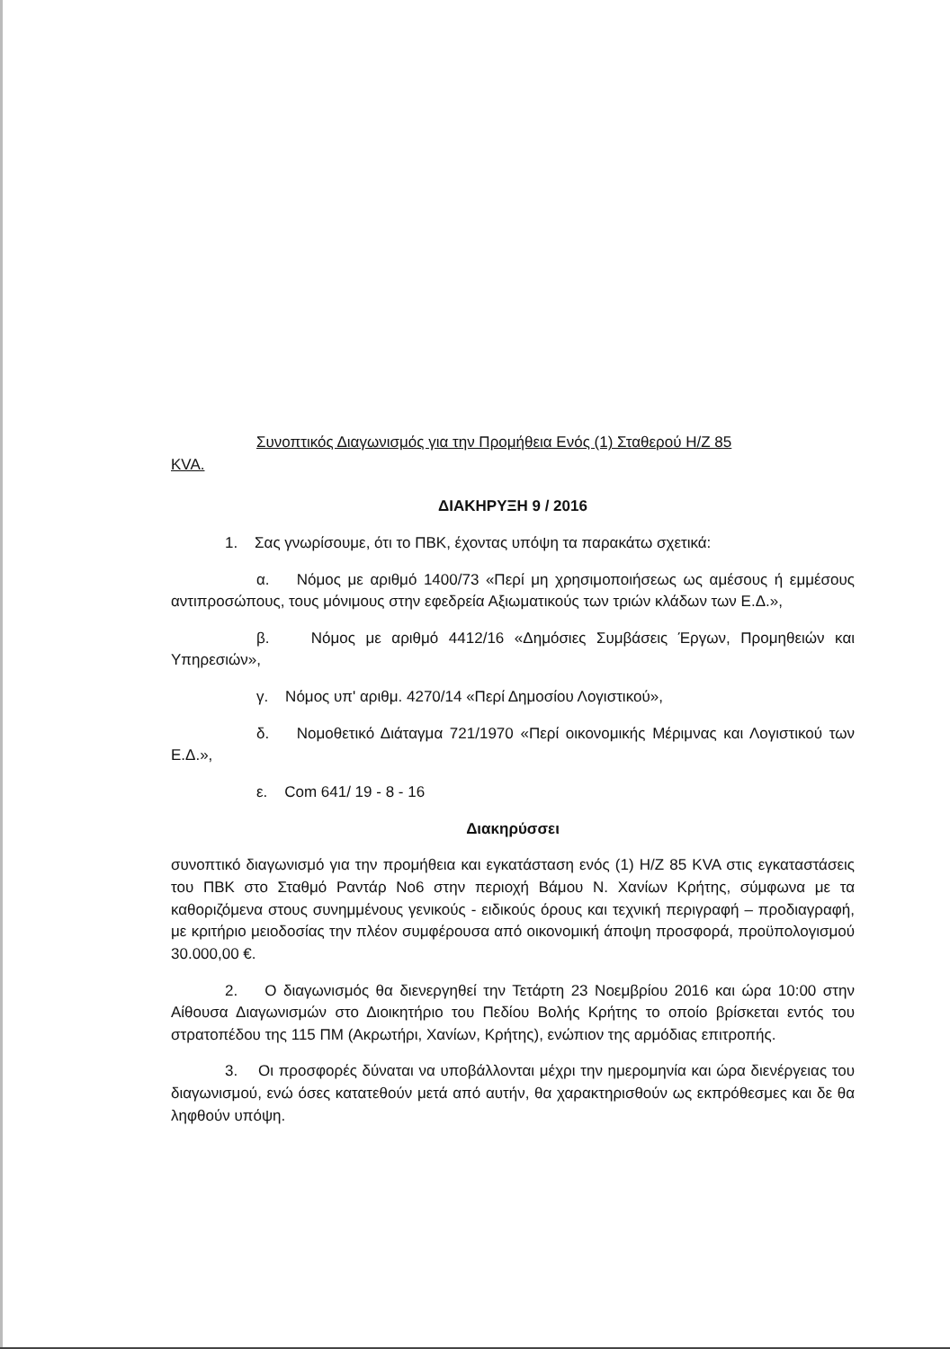Συνοπτικός Διαγωνισμός για την Προμήθεια Ενός (1) Σταθερού Η/Ζ 85
KVA.
ΔΙΑΚΗΡΥΞΗ 9 / 2016
1. Σας γνωρίσουμε, ότι το ΠΒΚ, έχοντας υπόψη τα παρακάτω σχετικά:
α. Νόμος με αριθμό 1400/73 «Περί μη χρησιμοποιήσεως ως αμέσους ή εμμέσους αντιπροσώπους, τους μόνιμους στην εφεδρεία Αξιωματικούς των τριών κλάδων των Ε.Δ.»,
β. Νόμος με αριθμό 4412/16 «Δημόσιες Συμβάσεις Έργων, Προμηθειών και Υπηρεσιών»,
γ. Νόμος υπ' αριθμ. 4270/14 «Περί Δημοσίου Λογιστικού»,
δ. Νομοθετικό Διάταγμα 721/1970 «Περί οικονομικής Μέριμνας και Λογιστικού των Ε.Δ.»,
ε. Com 641/ 19 - 8 - 16
Διακηρύσσει
συνοπτικό διαγωνισμό για την προμήθεια και εγκατάσταση ενός (1) Η/Ζ 85 KVA στις εγκαταστάσεις του ΠΒΚ στο Σταθμό Ραντάρ Νο6 στην περιοχή Βάμου Ν. Χανίων Κρήτης, σύμφωνα με τα καθοριζόμενα στους συνημμένους γενικούς - ειδικούς όρους και τεχνική περιγραφή – προδιαγραφή, με κριτήριο μειοδοσίας την πλέον συμφέρουσα από οικονομική άποψη προσφορά, προϋπολογισμού 30.000,00 €.
2. Ο διαγωνισμός θα διενεργηθεί την Τετάρτη 23 Νοεμβρίου 2016 και ώρα 10:00 στην Αίθουσα Διαγωνισμών στο Διοικητήριο του Πεδίου Βολής Κρήτης το οποίο βρίσκεται εντός του στρατοπέδου της 115 ΠΜ (Ακρωτήρι, Χανίων, Κρήτης), ενώπιον της αρμόδιας επιτροπής.
3. Οι προσφορές δύναται να υποβάλλονται μέχρι την ημερομηνία και ώρα διενέργειας του διαγωνισμού, ενώ όσες κατατεθούν μετά από αυτήν, θα χαρακτηρισθούν ως εκπρόθεσμες και δε θα ληφθούν υπόψη.